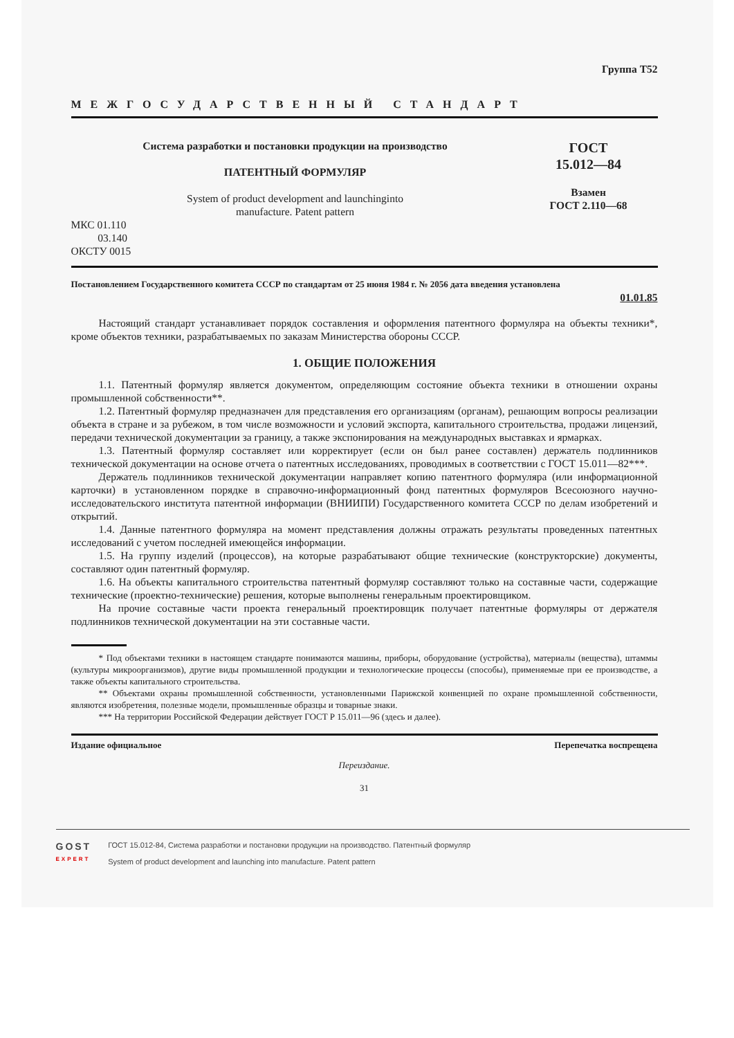Группа Т52
МЕЖГОСУДАРСТВЕННЫЙ СТАНДАРТ
Система разработки и постановки продукции на производство
ПАТЕНТНЫЙ ФОРМУЛЯР
System of product development and launchinginto
manufacture. Patent pattern
ГОСТ
15.012—84
Взамен
ГОСТ 2.110—68
МКС 01.110
03.140
ОКСТУ 0015
Постановлением Государственного комитета СССР по стандартам от 25 июня 1984 г. № 2056 дата введения установлена
01.01.85
Настоящий стандарт устанавливает порядок составления и оформления патентного формуляра на объекты техники*, кроме объектов техники, разрабатываемых по заказам Министерства обороны СССР.
1. ОБЩИЕ ПОЛОЖЕНИЯ
1.1. Патентный формуляр является документом, определяющим состояние объекта техники в отношении охраны промышленной собственности**.
1.2. Патентный формуляр предназначен для представления его организациям (органам), решающим вопросы реализации объекта в стране и за рубежом, в том числе возможности и условий экспорта, капитального строительства, продажи лицензий, передачи технической документации за границу, а также экспонирования на международных выставках и ярмарках.
1.3. Патентный формуляр составляет или корректирует (если он был ранее составлен) держатель подлинников технической документации на основе отчета о патентных исследованиях, проводимых в соответствии с ГОСТ 15.011—82***.
Держатель подлинников технической документации направляет копию патентного формуляра (или информационной карточки) в установленном порядке в справочно-информационный фонд патентных формуляров Всесоюзного научно-исследовательского института патентной информации (ВНИИПИ) Государственного комитета СССР по делам изобретений и открытий.
1.4. Данные патентного формуляра на момент представления должны отражать результаты проведенных патентных исследований с учетом последней имеющейся информации.
1.5. На группу изделий (процессов), на которые разрабатывают общие технические (конструкторские) документы, составляют один патентный формуляр.
1.6. На объекты капитального строительства патентный формуляр составляют только на составные части, содержащие технические (проектно-технические) решения, которые выполнены генеральным проектировщиком.
На прочие составные части проекта генеральный проектировщик получает патентные формуляры от держателя подлинников технической документации на эти составные части.
* Под объектами техники в настоящем стандарте понимаются машины, приборы, оборудование (устройства), материалы (вещества), штаммы (культуры микроорганизмов), другие виды промышленной продукции и технологические процессы (способы), применяемые при ее производстве, а также объекты капитального строительства.
** Объектами охраны промышленной собственности, установленными Парижской конвенцией по охране промышленной собственности, являются изобретения, полезные модели, промышленные образцы и товарные знаки.
*** На территории Российской Федерации действует ГОСТ Р 15.011—96 (здесь и далее).
Издание официальное Перепечатка воспрещена
Переиздание.
31
GOST
EXPERT
ГОСТ 15.012-84, Система разработки и постановки продукции на производство. Патентный формуляр
System of product development and launching into manufacture. Patent pattern